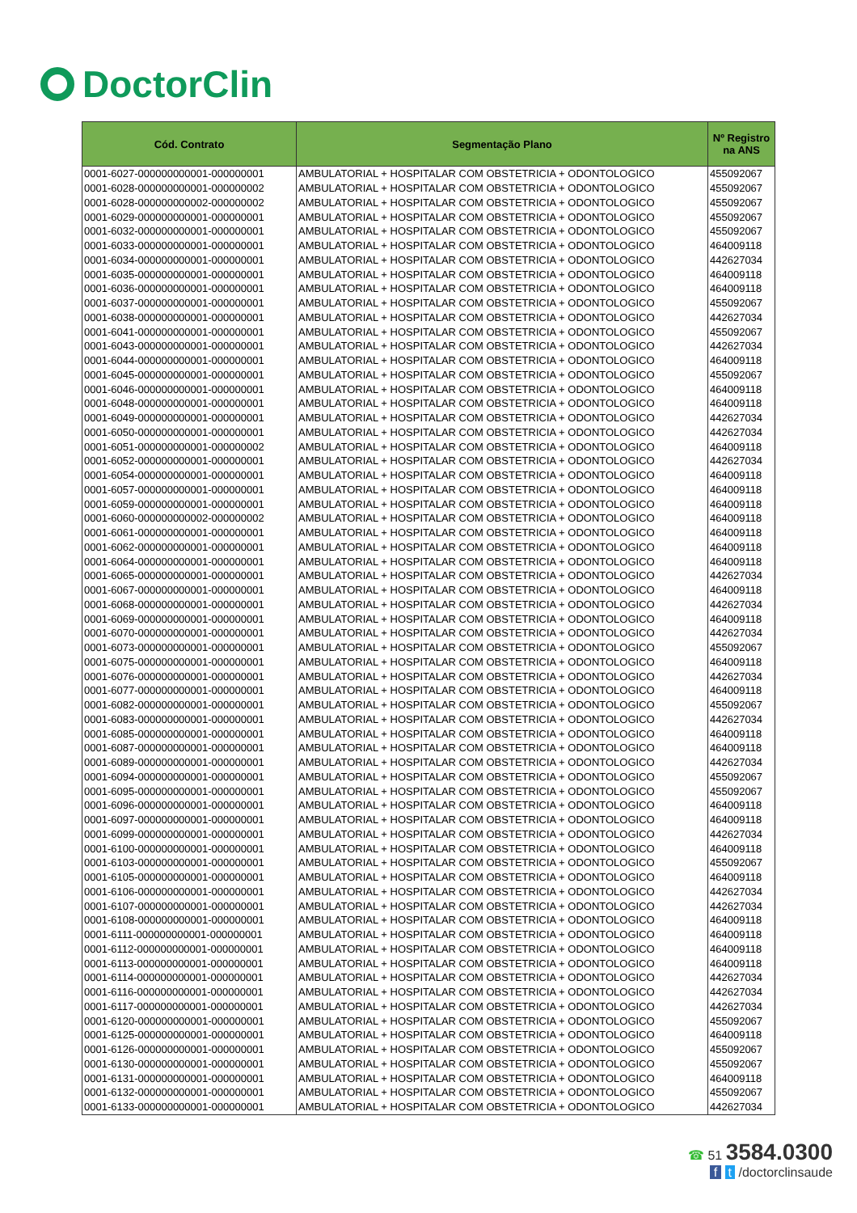DoctorClin
| Cód. Contrato | Segmentação Plano | Nº Registro na ANS |
| --- | --- | --- |
| 0001-6027-000000000001-000000001 | AMBULATORIAL + HOSPITALAR COM OBSTETRICIA + ODONTOLOGICO | 455092067 |
| 0001-6028-000000000001-000000002 | AMBULATORIAL + HOSPITALAR COM OBSTETRICIA + ODONTOLOGICO | 455092067 |
| 0001-6028-000000000002-000000002 | AMBULATORIAL + HOSPITALAR COM OBSTETRICIA + ODONTOLOGICO | 455092067 |
| 0001-6029-000000000001-000000001 | AMBULATORIAL + HOSPITALAR COM OBSTETRICIA + ODONTOLOGICO | 455092067 |
| 0001-6032-000000000001-000000001 | AMBULATORIAL + HOSPITALAR COM OBSTETRICIA + ODONTOLOGICO | 455092067 |
| 0001-6033-000000000001-000000001 | AMBULATORIAL + HOSPITALAR COM OBSTETRICIA + ODONTOLOGICO | 464009118 |
| 0001-6034-000000000001-000000001 | AMBULATORIAL + HOSPITALAR COM OBSTETRICIA + ODONTOLOGICO | 442627034 |
| 0001-6035-000000000001-000000001 | AMBULATORIAL + HOSPITALAR COM OBSTETRICIA + ODONTOLOGICO | 464009118 |
| 0001-6036-000000000001-000000001 | AMBULATORIAL + HOSPITALAR COM OBSTETRICIA + ODONTOLOGICO | 464009118 |
| 0001-6037-000000000001-000000001 | AMBULATORIAL + HOSPITALAR COM OBSTETRICIA + ODONTOLOGICO | 455092067 |
| 0001-6038-000000000001-000000001 | AMBULATORIAL + HOSPITALAR COM OBSTETRICIA + ODONTOLOGICO | 442627034 |
| 0001-6041-000000000001-000000001 | AMBULATORIAL + HOSPITALAR COM OBSTETRICIA + ODONTOLOGICO | 455092067 |
| 0001-6043-000000000001-000000001 | AMBULATORIAL + HOSPITALAR COM OBSTETRICIA + ODONTOLOGICO | 442627034 |
| 0001-6044-000000000001-000000001 | AMBULATORIAL + HOSPITALAR COM OBSTETRICIA + ODONTOLOGICO | 464009118 |
| 0001-6045-000000000001-000000001 | AMBULATORIAL + HOSPITALAR COM OBSTETRICIA + ODONTOLOGICO | 455092067 |
| 0001-6046-000000000001-000000001 | AMBULATORIAL + HOSPITALAR COM OBSTETRICIA + ODONTOLOGICO | 464009118 |
| 0001-6048-000000000001-000000001 | AMBULATORIAL + HOSPITALAR COM OBSTETRICIA + ODONTOLOGICO | 464009118 |
| 0001-6049-000000000001-000000001 | AMBULATORIAL + HOSPITALAR COM OBSTETRICIA + ODONTOLOGICO | 442627034 |
| 0001-6050-000000000001-000000001 | AMBULATORIAL + HOSPITALAR COM OBSTETRICIA + ODONTOLOGICO | 442627034 |
| 0001-6051-000000000001-000000002 | AMBULATORIAL + HOSPITALAR COM OBSTETRICIA + ODONTOLOGICO | 464009118 |
| 0001-6052-000000000001-000000001 | AMBULATORIAL + HOSPITALAR COM OBSTETRICIA + ODONTOLOGICO | 442627034 |
| 0001-6054-000000000001-000000001 | AMBULATORIAL + HOSPITALAR COM OBSTETRICIA + ODONTOLOGICO | 464009118 |
| 0001-6057-000000000001-000000001 | AMBULATORIAL + HOSPITALAR COM OBSTETRICIA + ODONTOLOGICO | 464009118 |
| 0001-6059-000000000001-000000001 | AMBULATORIAL + HOSPITALAR COM OBSTETRICIA + ODONTOLOGICO | 464009118 |
| 0001-6060-000000000002-000000002 | AMBULATORIAL + HOSPITALAR COM OBSTETRICIA + ODONTOLOGICO | 464009118 |
| 0001-6061-000000000001-000000001 | AMBULATORIAL + HOSPITALAR COM OBSTETRICIA + ODONTOLOGICO | 464009118 |
| 0001-6062-000000000001-000000001 | AMBULATORIAL + HOSPITALAR COM OBSTETRICIA + ODONTOLOGICO | 464009118 |
| 0001-6064-000000000001-000000001 | AMBULATORIAL + HOSPITALAR COM OBSTETRICIA + ODONTOLOGICO | 464009118 |
| 0001-6065-000000000001-000000001 | AMBULATORIAL + HOSPITALAR COM OBSTETRICIA + ODONTOLOGICO | 442627034 |
| 0001-6067-000000000001-000000001 | AMBULATORIAL + HOSPITALAR COM OBSTETRICIA + ODONTOLOGICO | 464009118 |
| 0001-6068-000000000001-000000001 | AMBULATORIAL + HOSPITALAR COM OBSTETRICIA + ODONTOLOGICO | 442627034 |
| 0001-6069-000000000001-000000001 | AMBULATORIAL + HOSPITALAR COM OBSTETRICIA + ODONTOLOGICO | 464009118 |
| 0001-6070-000000000001-000000001 | AMBULATORIAL + HOSPITALAR COM OBSTETRICIA + ODONTOLOGICO | 442627034 |
| 0001-6073-000000000001-000000001 | AMBULATORIAL + HOSPITALAR COM OBSTETRICIA + ODONTOLOGICO | 455092067 |
| 0001-6075-000000000001-000000001 | AMBULATORIAL + HOSPITALAR COM OBSTETRICIA + ODONTOLOGICO | 464009118 |
| 0001-6076-000000000001-000000001 | AMBULATORIAL + HOSPITALAR COM OBSTETRICIA + ODONTOLOGICO | 442627034 |
| 0001-6077-000000000001-000000001 | AMBULATORIAL + HOSPITALAR COM OBSTETRICIA + ODONTOLOGICO | 464009118 |
| 0001-6082-000000000001-000000001 | AMBULATORIAL + HOSPITALAR COM OBSTETRICIA + ODONTOLOGICO | 455092067 |
| 0001-6083-000000000001-000000001 | AMBULATORIAL + HOSPITALAR COM OBSTETRICIA + ODONTOLOGICO | 442627034 |
| 0001-6085-000000000001-000000001 | AMBULATORIAL + HOSPITALAR COM OBSTETRICIA + ODONTOLOGICO | 464009118 |
| 0001-6087-000000000001-000000001 | AMBULATORIAL + HOSPITALAR COM OBSTETRICIA + ODONTOLOGICO | 464009118 |
| 0001-6089-000000000001-000000001 | AMBULATORIAL + HOSPITALAR COM OBSTETRICIA + ODONTOLOGICO | 442627034 |
| 0001-6094-000000000001-000000001 | AMBULATORIAL + HOSPITALAR COM OBSTETRICIA + ODONTOLOGICO | 455092067 |
| 0001-6095-000000000001-000000001 | AMBULATORIAL + HOSPITALAR COM OBSTETRICIA + ODONTOLOGICO | 455092067 |
| 0001-6096-000000000001-000000001 | AMBULATORIAL + HOSPITALAR COM OBSTETRICIA + ODONTOLOGICO | 464009118 |
| 0001-6097-000000000001-000000001 | AMBULATORIAL + HOSPITALAR COM OBSTETRICIA + ODONTOLOGICO | 464009118 |
| 0001-6099-000000000001-000000001 | AMBULATORIAL + HOSPITALAR COM OBSTETRICIA + ODONTOLOGICO | 442627034 |
| 0001-6100-000000000001-000000001 | AMBULATORIAL + HOSPITALAR COM OBSTETRICIA + ODONTOLOGICO | 464009118 |
| 0001-6103-000000000001-000000001 | AMBULATORIAL + HOSPITALAR COM OBSTETRICIA + ODONTOLOGICO | 455092067 |
| 0001-6105-000000000001-000000001 | AMBULATORIAL + HOSPITALAR COM OBSTETRICIA + ODONTOLOGICO | 464009118 |
| 0001-6106-000000000001-000000001 | AMBULATORIAL + HOSPITALAR COM OBSTETRICIA + ODONTOLOGICO | 442627034 |
| 0001-6107-000000000001-000000001 | AMBULATORIAL + HOSPITALAR COM OBSTETRICIA + ODONTOLOGICO | 442627034 |
| 0001-6108-000000000001-000000001 | AMBULATORIAL + HOSPITALAR COM OBSTETRICIA + ODONTOLOGICO | 464009118 |
| 0001-6111-000000000001-000000001 | AMBULATORIAL + HOSPITALAR COM OBSTETRICIA + ODONTOLOGICO | 464009118 |
| 0001-6112-000000000001-000000001 | AMBULATORIAL + HOSPITALAR COM OBSTETRICIA + ODONTOLOGICO | 464009118 |
| 0001-6113-000000000001-000000001 | AMBULATORIAL + HOSPITALAR COM OBSTETRICIA + ODONTOLOGICO | 464009118 |
| 0001-6114-000000000001-000000001 | AMBULATORIAL + HOSPITALAR COM OBSTETRICIA + ODONTOLOGICO | 442627034 |
| 0001-6116-000000000001-000000001 | AMBULATORIAL + HOSPITALAR COM OBSTETRICIA + ODONTOLOGICO | 442627034 |
| 0001-6117-000000000001-000000001 | AMBULATORIAL + HOSPITALAR COM OBSTETRICIA + ODONTOLOGICO | 442627034 |
| 0001-6120-000000000001-000000001 | AMBULATORIAL + HOSPITALAR COM OBSTETRICIA + ODONTOLOGICO | 455092067 |
| 0001-6125-000000000001-000000001 | AMBULATORIAL + HOSPITALAR COM OBSTETRICIA + ODONTOLOGICO | 464009118 |
| 0001-6126-000000000001-000000001 | AMBULATORIAL + HOSPITALAR COM OBSTETRICIA + ODONTOLOGICO | 455092067 |
| 0001-6130-000000000001-000000001 | AMBULATORIAL + HOSPITALAR COM OBSTETRICIA + ODONTOLOGICO | 455092067 |
| 0001-6131-000000000001-000000001 | AMBULATORIAL + HOSPITALAR COM OBSTETRICIA + ODONTOLOGICO | 464009118 |
| 0001-6132-000000000001-000000001 | AMBULATORIAL + HOSPITALAR COM OBSTETRICIA + ODONTOLOGICO | 455092067 |
| 0001-6133-000000000001-000000001 | AMBULATORIAL + HOSPITALAR COM OBSTETRICIA + ODONTOLOGICO | 442627034 |
☎ 51 3584.0300
f t /doctorclinsaude